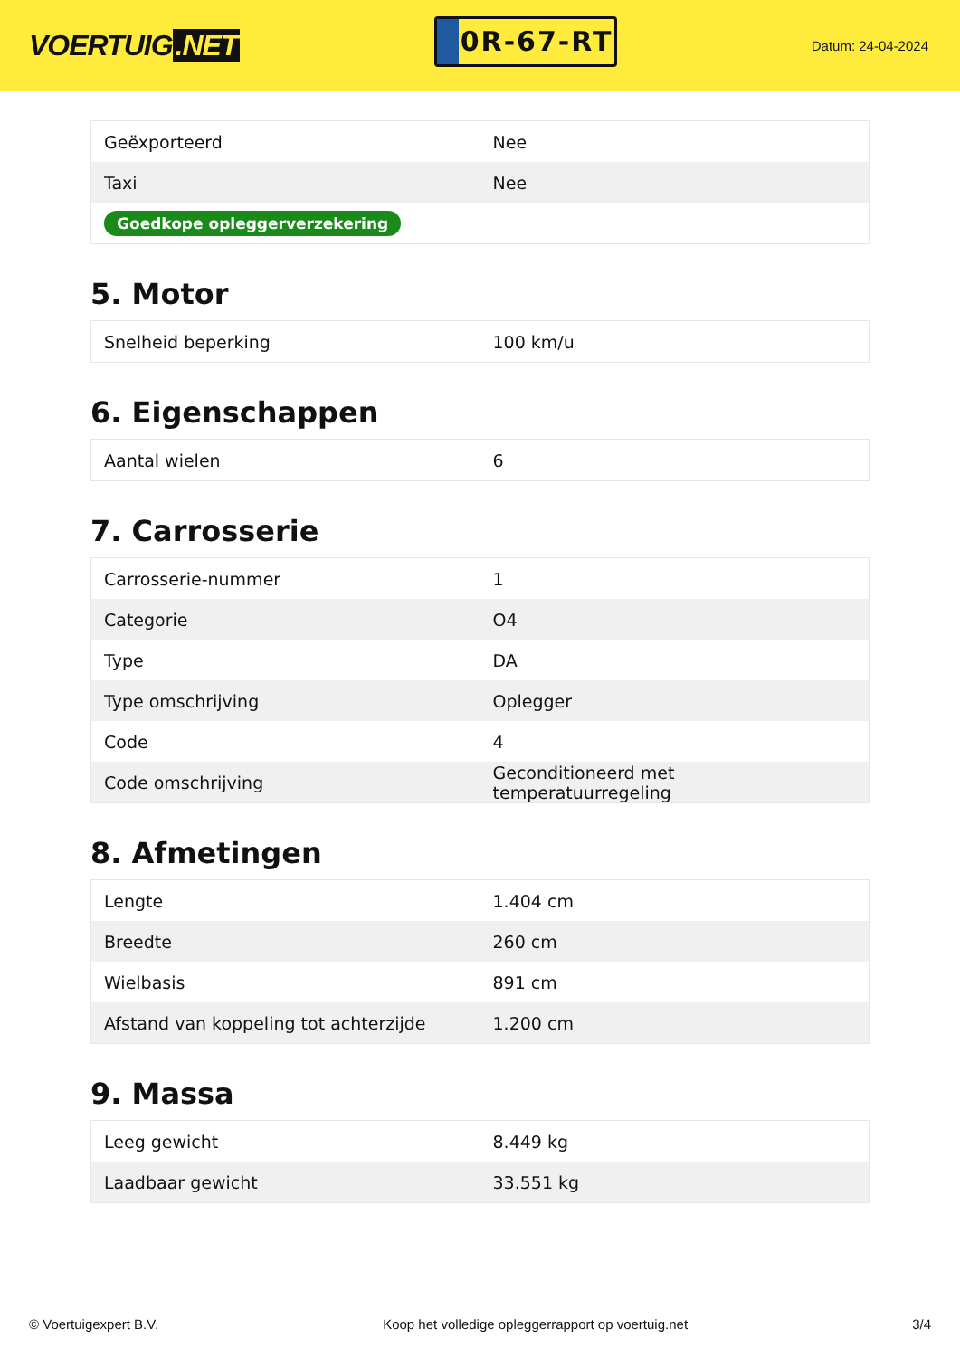VOERTUIG.NET
0R-67-RT
Datum: 24-04-2024
| Geëxporteerd | Nee |
| Taxi | Nee |
| Goedkope opleggerverzekering | |
5. Motor
| Snelheid beperking | 100 km/u |
6. Eigenschappen
| Aantal wielen | 6 |
7. Carrosserie
| Carrosserie-nummer | 1 |
| Categorie | O4 |
| Type | DA |
| Type omschrijving | Oplegger |
| Code | 4 |
| Code omschrijving | Geconditioneerd met temperatuurregeling |
8. Afmetingen
| Lengte | 1.404 cm |
| Breedte | 260 cm |
| Wielbasis | 891 cm |
| Afstand van koppeling tot achterzijde | 1.200 cm |
9. Massa
| Leeg gewicht | 8.449 kg |
| Laadbaar gewicht | 33.551 kg |
© Voertuigexpert B.V. Koop het volledige opleggerrapport op voertuig.net 3/4